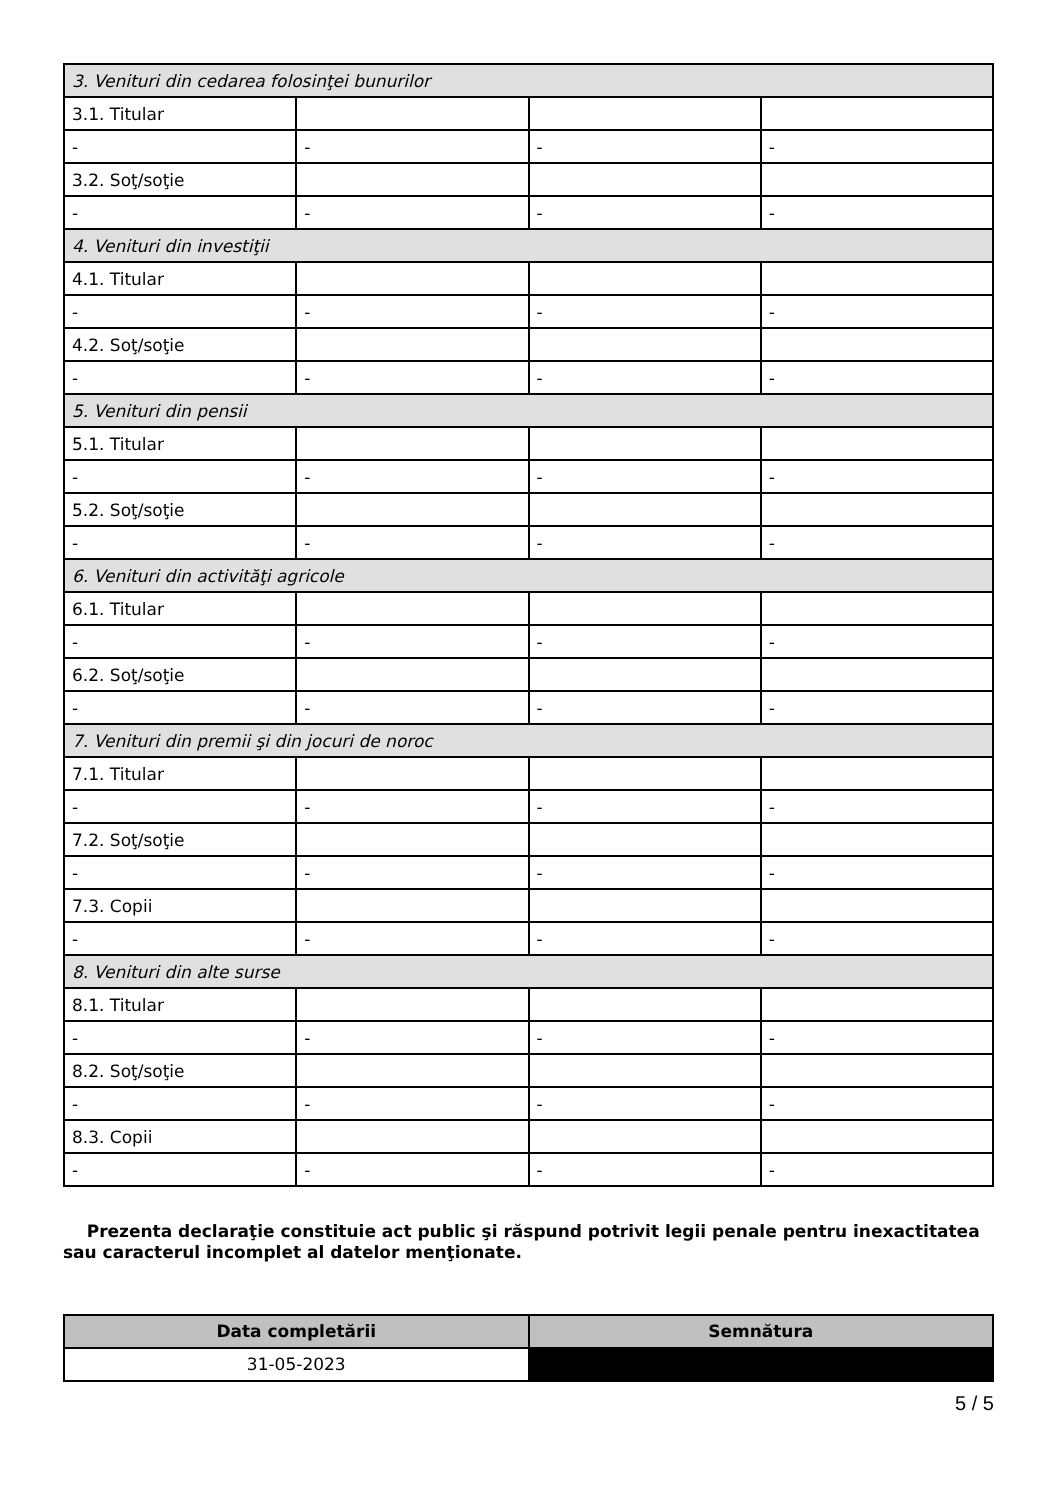| 3. Venituri din cedarea folosinţei bunurilor | | | |
| 3.1. Titular | | | |
| - | - | - | - |
| 3.2. Soţ/soţie | | | |
| - | - | - | - |
| 4. Venituri din investiţii | | | |
| 4.1. Titular | | | |
| - | - | - | - |
| 4.2. Soţ/soţie | | | |
| - | - | - | - |
| 5. Venituri din pensii | | | |
| 5.1. Titular | | | |
| - | - | - | - |
| 5.2. Soţ/soţie | | | |
| - | - | - | - |
| 6. Venituri din activităţi agricole | | | |
| 6.1. Titular | | | |
| - | - | - | - |
| 6.2. Soţ/soţie | | | |
| - | - | - | - |
| 7. Venituri din premii şi din jocuri de noroc | | | |
| 7.1. Titular | | | |
| - | - | - | - |
| 7.2. Soţ/soţie | | | |
| - | - | - | - |
| 7.3. Copii | | | |
| - | - | - | - |
| 8. Venituri din alte surse | | | |
| 8.1. Titular | | | |
| - | - | - | - |
| 8.2. Soţ/soţie | | | |
| - | - | - | - |
| 8.3. Copii | | | |
| - | - | - | - |
Prezenta declaraţie constituie act public şi răspund potrivit legii penale pentru inexactitatea sau caracterul incomplet al datelor menţionate.
| Data completării | Semnătura |
| --- | --- |
| 31-05-2023 | |
5 / 5